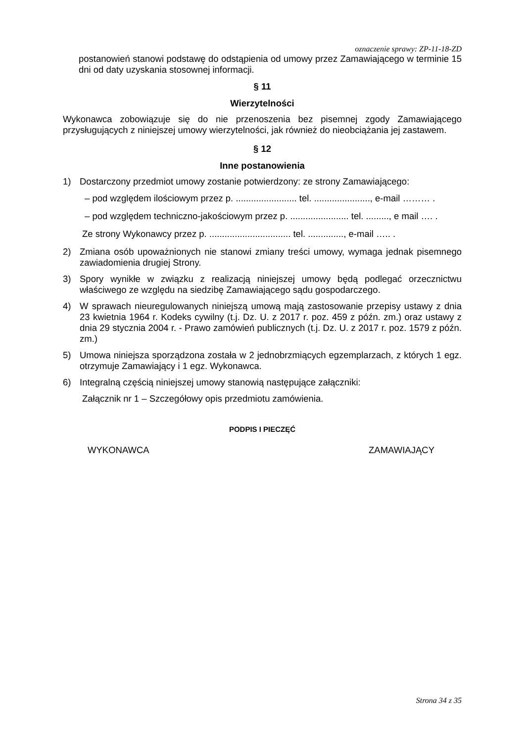oznaczenie sprawy: ZP-11-18-ZD
postanowień stanowi podstawę do odstąpienia od umowy przez Zamawiającego w terminie 15 dni od daty uzyskania stosownej informacji.
§ 11
Wierzytelności
Wykonawca zobowiązuje się do nie przenoszenia bez pisemnej zgody Zamawiającego przysługujących z niniejszej umowy wierzytelności, jak również do nieobciążania jej zastawem.
§ 12
Inne postanowienia
1) Dostarczony przedmiot umowy zostanie potwierdzony: ze strony Zamawiającego:
– pod względem ilościowym przez p. ........................ tel. ......................, e-mail ……… .
– pod względem techniczno-jakościowym przez p. ....................... tel. ........., e mail …. .
Ze strony Wykonawcy przez p. ................................ tel. .............., e-mail ….. .
2) Zmiana osób upoważnionych nie stanowi zmiany treści umowy, wymaga jednak pisemnego zawiadomienia drugiej Strony.
3) Spory wynikłe w związku z realizacją niniejszej umowy będą podlegać orzecznictwu właściwego ze względu na siedzibę Zamawiającego sądu gospodarczego.
4) W sprawach nieuregulowanych niniejszą umową mają zastosowanie przepisy ustawy z dnia 23 kwietnia 1964 r. Kodeks cywilny (t.j. Dz. U. z 2017 r. poz. 459 z późn. zm.) oraz ustawy z dnia 29 stycznia 2004 r. - Prawo zamówień publicznych (t.j. Dz. U. z 2017 r. poz. 1579 z późn. zm.)
5) Umowa niniejsza sporządzona została w 2 jednobrzmiących egzemplarzach, z których 1 egz. otrzymuje Zamawiający i 1 egz. Wykonawca.
6) Integralną częścią niniejszej umowy stanowią następujące załączniki:
Załącznik nr 1 – Szczegółowy opis przedmiotu zamówienia.
PODPIS I PIECZĘĆ
WYKONAWCA ZAMAWIAJĄCY
Strona 34 z 35